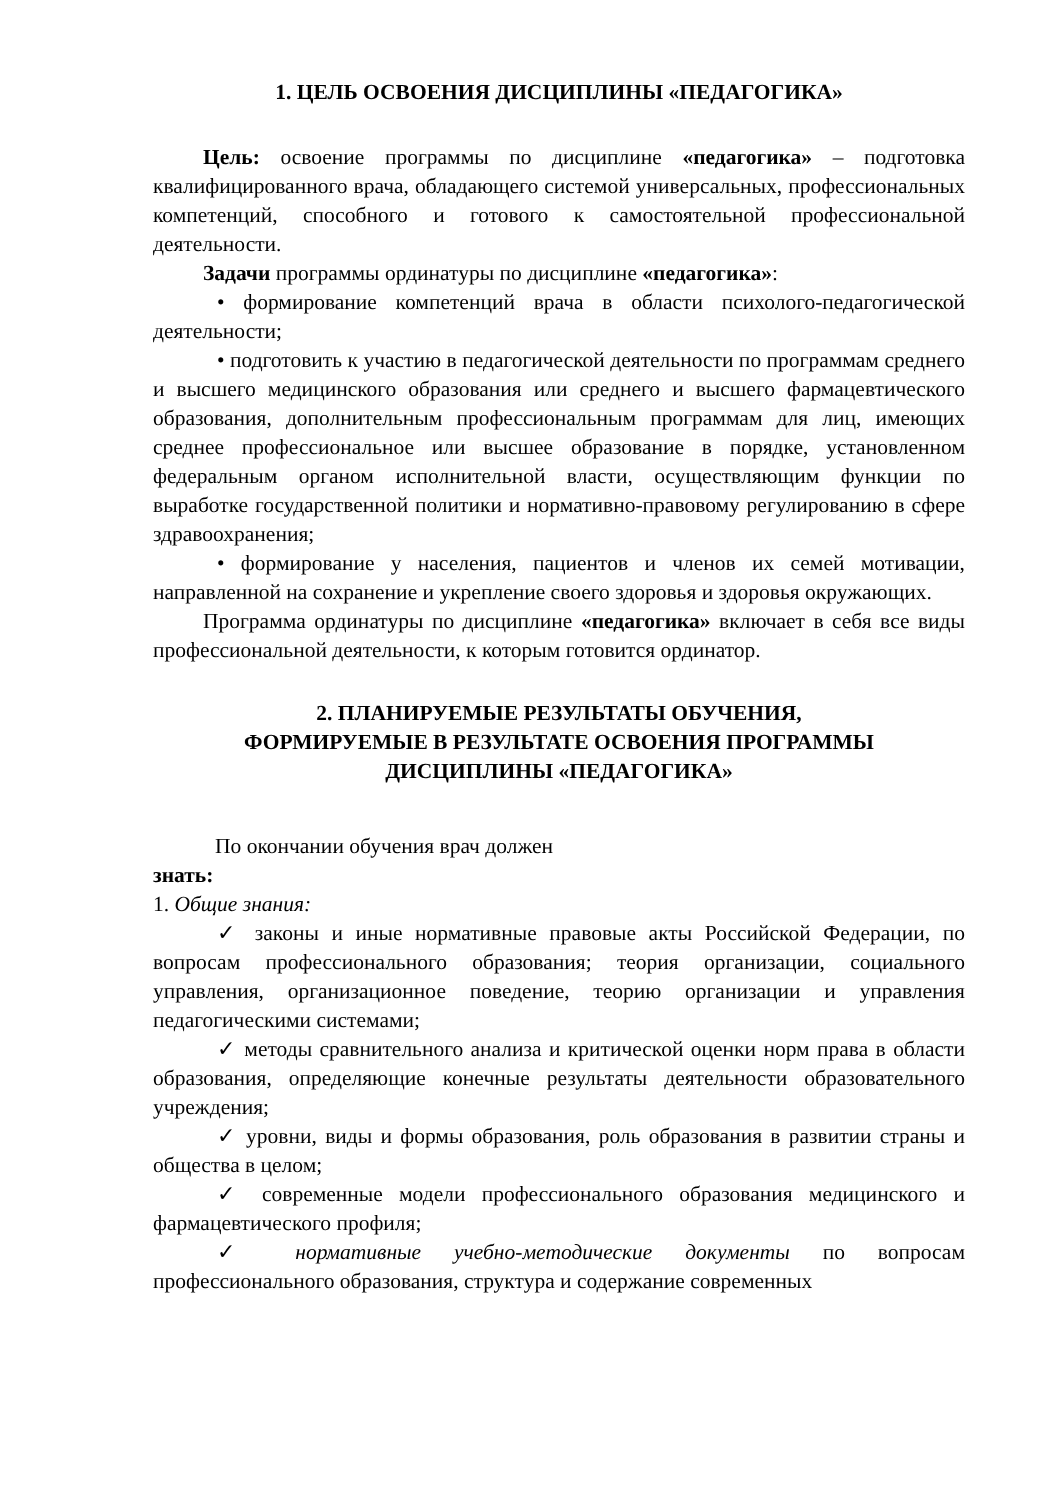1. ЦЕЛЬ ОСВОЕНИЯ ДИСЦИПЛИНЫ «ПЕДАГОГИКА»
Цель: освоение программы по дисциплине «педагогика» – подготовка квалифицированного врача, обладающего системой универсальных, профессиональных компетенций, способного и готового к самостоятельной профессиональной деятельности.
Задачи программы ординатуры по дисциплине «педагогика»:
• формирование компетенций врача в области психолого-педагогической деятельности;
• подготовить к участию в педагогической деятельности по программам среднего и высшего медицинского образования или среднего и высшего фармацевтического образования, дополнительным профессиональным программам для лиц, имеющих среднее профессиональное или высшее образование в порядке, установленном федеральным органом исполнительной власти, осуществляющим функции по выработке государственной политики и нормативно-правовому регулированию в сфере здравоохранения;
• формирование у населения, пациентов и членов их семей мотивации, направленной на сохранение и укрепление своего здоровья и здоровья окружающих.
Программа ординатуры по дисциплине «педагогика» включает в себя все виды профессиональной деятельности, к которым готовится ординатор.
2. ПЛАНИРУЕМЫЕ РЕЗУЛЬТАТЫ ОБУЧЕНИЯ,
ФОРМИРУЕМЫЕ В РЕЗУЛЬТАТЕ ОСВОЕНИЯ ПРОГРАММЫ
ДИСЦИПЛИНЫ «ПЕДАГОГИКА»
По окончании обучения врач должен
знать:
1. Общие знания:
✓ законы и иные нормативные правовые акты Российской Федерации, по вопросам профессионального образования; теория организации, социального управления, организационное поведение, теорию организации и управления педагогическими системами;
✓ методы сравнительного анализа и критической оценки норм права в области образования, определяющие конечные результаты деятельности образовательного учреждения;
✓ уровни, виды и формы образования, роль образования в развитии страны и общества в целом;
✓ современные модели профессионального образования медицинского и фармацевтического профиля;
✓ нормативные учебно-методические документы по вопросам профессионального образования, структура и содержание современных